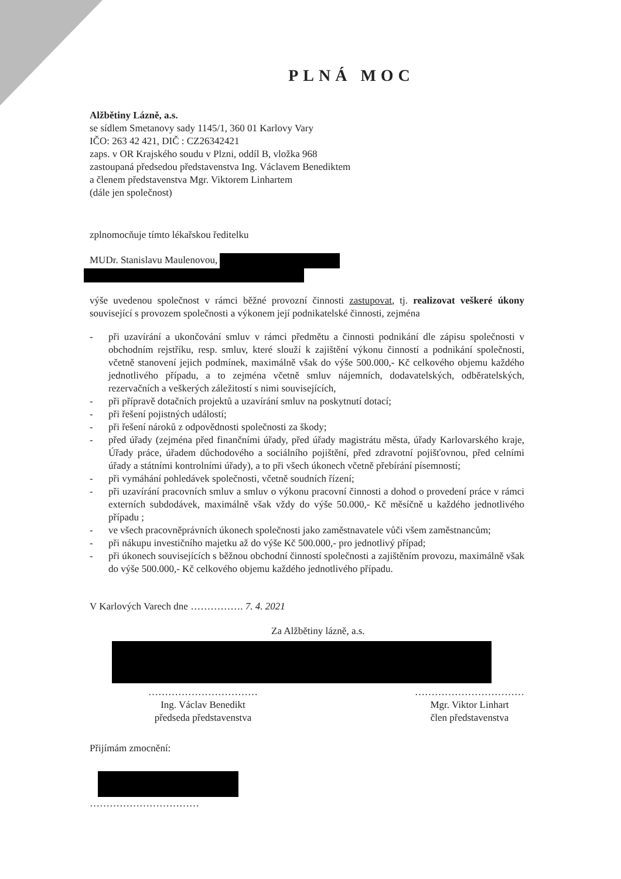PLNÁ MOC
Alžbětiny Lázně, a.s.
se sídlem Smetanovy sady 1145/1, 360 01 Karlovy Vary
IČO: 263 42 421, DIČ : CZ26342421
zaps. v OR Krajského soudu v Plzni, oddíl B, vložka 968
zastoupaná předsedou představenstva Ing. Václavem Benediktem
a členem představenstva Mgr. Viktorem Linhartem
(dále jen společnost)
zplnomocňuje tímto lékařskou ředitelku
MUDr. Stanislavu Maulenovou,
výše uvedenou společnost v rámci běžné provozní činnosti zastupovat, tj. realizovat veškeré úkony související s provozem společnosti a výkonem její podnikatelské činnosti, zejména
- při uzavírání a ukončování smluv v rámci předmětu a činnosti podnikání dle zápisu společnosti v obchodním rejstříku, resp. smluv, které slouží k zajištění výkonu činností a podnikání společnosti, včetně stanovení jejich podmínek, maximálně však do výše 500.000,- Kč celkového objemu každého jednotlivého případu, a to zejména včetně smluv nájemních, dodavatelských, odběratelských, rezervačních a veškerých záležitostí s nimi souvisejících,
- při přípravě dotačních projektů a uzavírání smluv na poskytnutí dotací;
- při řešení pojistných událostí;
- při řešení nároků z odpovědnosti společnosti za škody;
- před úřady (zejména před finančními úřady, před úřady magistrátu města, úřady Karlovarského kraje, Úřady práce, úřadem důchodového a sociálního pojištění, před zdravotní pojišťovnou, před celními úřady a státními kontrolními úřady), a to při všech úkonech včetně přebírání písemností;
- při vymáhání pohledávek společnosti, včetně soudních řízení;
- při uzavírání pracovních smluv a smluv o výkonu pracovní činnosti a dohod o provedení práce v rámci externích subdodávek, maximálně však vždy do výše 50.000,- Kč měsíčně u každého jednotlivého případu ;
- ve všech pracovněprávních úkonech společnosti jako zaměstnavatele vůči všem zaměstnancům;
- při nákupu investičního majetku až do výše Kč 500.000,- pro jednotlivý případ;
- při úkonech souvisejících s běžnou obchodní činností společnosti a zajištěním provozu, maximálně však do výše 500.000,- Kč celkového objemu každého jednotlivého případu.
V Karlových Varech dne ……………. 7. 4. 2021
Za Alžbětiny lázně, a.s.
……………………………
Ing. Václav Benedikt
předseda představenstva
……………………………
Mgr. Viktor Linhart
člen představenstva
Přijímám zmocnění:
……………………………